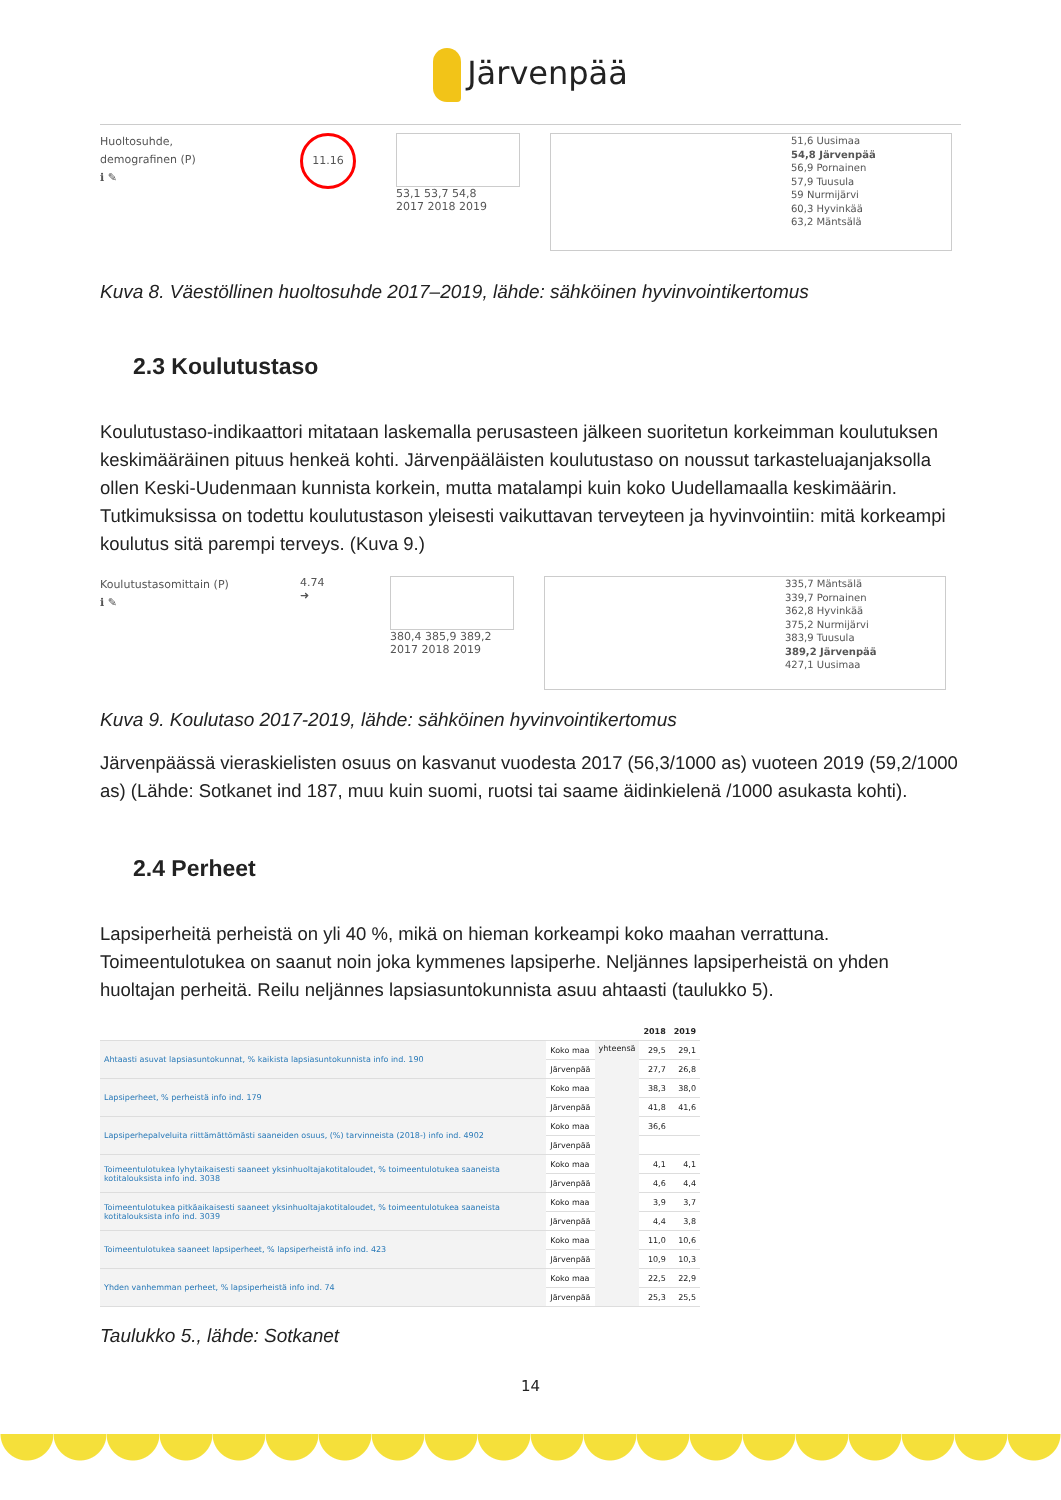Järvenpää
Huoltosuhde,
demografinen (P)
ℹ ✎
11.16
53,1 53,7 54,8
2017 2018 2019
51,6 Uusimaa
54,8 Järvenpää
56,9 Pornainen
57,9 Tuusula
59 Nurmijärvi
60,3 Hyvinkää
63,2 Mäntsälä
Kuva 8. Väestöllinen huoltosuhde 2017–2019, lähde: sähköinen hyvinvointikertomus
2.3 Koulutustaso
Koulutustaso-indikaattori mitataan laskemalla perusasteen jälkeen suoritetun korkeimman koulutuksen keskimääräinen pituus henkeä kohti. Järvenpääläisten koulutustaso on noussut tarkasteluajanjaksolla ollen Keski-Uudenmaan kunnista korkein, mutta matalampi kuin koko Uudellamaalla keskimäärin. Tutkimuksissa on todettu koulutustason yleisesti vaikuttavan terveyteen ja hyvinvointiin: mitä korkeampi koulutus sitä parempi terveys. (Kuva 9.)
Koulutustasomittain (P)
ℹ ✎
4.74
➜
380,4 385,9 389,2
2017 2018 2019
335,7 Mäntsälä
339,7 Pornainen
362,8 Hyvinkää
375,2 Nurmijärvi
383,9 Tuusula
389,2 Järvenpää
427,1 Uusimaa
Kuva 9. Koulutaso 2017-2019, lähde: sähköinen hyvinvointikertomus
Järvenpäässä vieraskielisten osuus on kasvanut vuodesta 2017 (56,3/1000 as) vuoteen 2019 (59,2/1000 as) (Lähde: Sotkanet ind 187, muu kuin suomi, ruotsi tai saame äidinkielenä /1000 asukasta kohti).
2.4 Perheet
Lapsiperheitä perheistä on yli 40 %, mikä on hieman korkeampi koko maahan verrattuna. Toimeentulotukea on saanut noin joka kymmenes lapsiperhe. Neljännes lapsiperheistä on yhden huoltajan perheitä. Reilu neljännes lapsiasuntokunnista asuu ahtaasti (taulukko 5).
| | | | 2018 | 2019 |
| --- | --- | --- | --- | --- |
| Ahtaasti asuvat lapsiasuntokunnat, % kaikista lapsiasuntokunnista info ind. 190 | Koko maa | yhteensä | 29,5 | 29,1 |
| | Järvenpää | | 27,7 | 26,8 |
| Lapsiperheet, % perheistä info ind. 179 | Koko maa | | 38,3 | 38,0 |
| | Järvenpää | | 41,8 | 41,6 |
| Lapsiperhepalveluita riittämättömästi saaneiden osuus, (%) tarvinneista (2018-) info ind. 4902 | Koko maa | | 36,6 | |
| | Järvenpää | | | |
| Toimeentulotukea lyhytaikaisesti saaneet yksinhuoltajakotitaloudet, % toimeentulotukea saaneista kotitalouksista info ind. 3038 | Koko maa | | 4,1 | 4,1 |
| | Järvenpää | | 4,6 | 4,4 |
| Toimeentulotukea pitkäaikaisesti saaneet yksinhuoltajakotitaloudet, % toimeentulotukea saaneista kotitalouksista info ind. 3039 | Koko maa | | 3,9 | 3,7 |
| | Järvenpää | | 4,4 | 3,8 |
| Toimeentulotukea saaneet lapsiperheet, % lapsiperheistä info ind. 423 | Koko maa | | 11,0 | 10,6 |
| | Järvenpää | | 10,9 | 10,3 |
| Yhden vanhemman perheet, % lapsiperheistä info ind. 74 | Koko maa | | 22,5 | 22,9 |
| | Järvenpää | | 25,3 | 25,5 |
Taulukko 5., lähde: Sotkanet
14